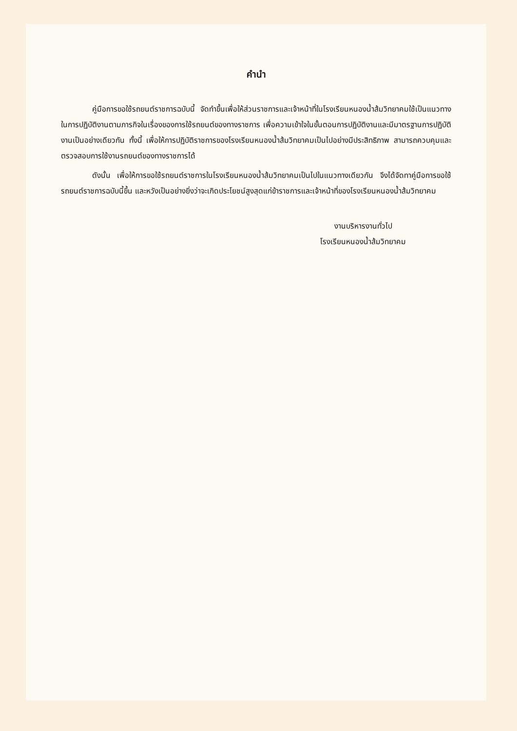คำนำ
คู่มือการขอใช้รถยนต์ราชการฉบับนี้ จัดทำขึ้นเพื่อให้ส่วนราชการและเจ้าหน้าที่ในโรงเรียนหนองน้ำส้มวิทยาคมใช้เป็นแนวทางในการปฏิบัติงานตามภารกิจในเรื่องของการใช้รถยนต์ของทางราชการ เพื่อความเข้าใจในขั้นตอนการปฏิบัติงานและมีมาตรฐานการปฏิบัติงานเป็นอย่างเดียวกัน ทั้งนี้ เพื่อให้การปฏิบัติราชการของโรงเรียนหนองน้ำส้มวิทยาคมเป็นไปอย่างมีประสิทธิภาพ สามารถควบคุมและตรวจสอบการใช้งานรถยนต์ของทางราชการได้
ดังนั้น เพื่อให้การขอใช้รถยนต์ราชการในโรงเรียนหนองน้ำส้มวิทยาคมเป็นไปในแนวทางเดียวกัน จึงได้จัดทาคู่มือการขอใช้รถยนต์ราชการฉบับนี้ขึ้น และหวังเป็นอย่างยิ่งว่าจะเกิดประโยชน์สูงสุดแก่ข้าราชการและเจ้าหน้าที่ของโรงเรียนหนองน้ำส้มวิทยาคม
งานบริหารงานทั่วไป
โรงเรียนหนองน้ำส้มวิทยาคม